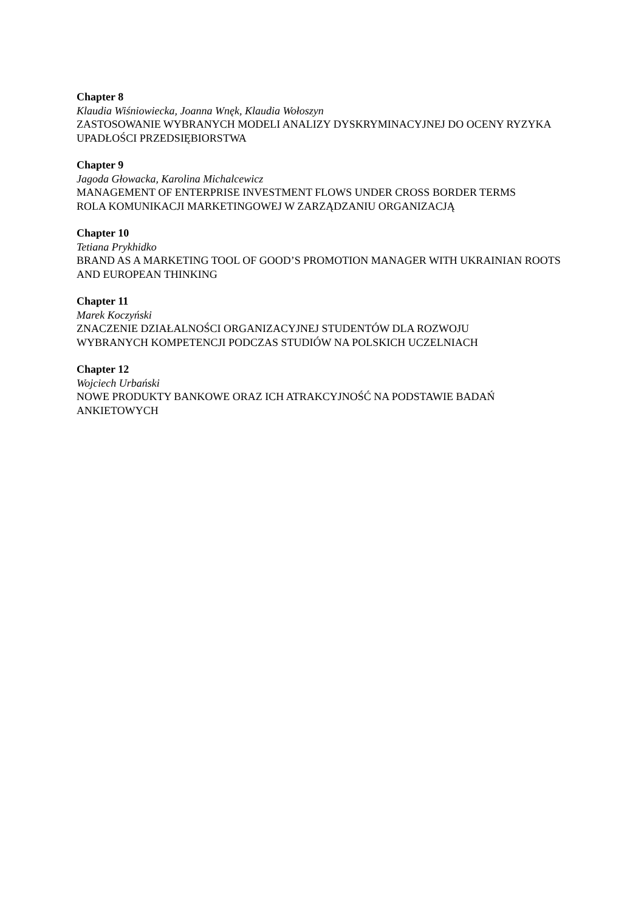Chapter 8
Klaudia Wiśniowiecka, Joanna Wnęk, Klaudia Wołoszyn
ZASTOSOWANIE WYBRANYCH MODELI ANALIZY DYSKRYMINACYJNEJ DO OCENY RYZYKA UPADŁOŚCI PRZEDSIĘBIORSTWA
Chapter 9
Jagoda Głowacka, Karolina Michalcewicz
MANAGEMENT OF ENTERPRISE INVESTMENT FLOWS UNDER CROSS BORDER TERMS
ROLA KOMUNIKACJI MARKETINGOWEJ W ZARZĄDZANIU ORGANIZACJĄ
Chapter 10
Tetiana Prykhidko
BRAND AS A MARKETING TOOL OF GOOD’S PROMOTION MANAGER WITH UKRAINIAN ROOTS AND EUROPEAN THINKING
Chapter 11
Marek Koczyński
ZNACZENIE DZIAŁALNOŚCI ORGANIZACYJNEJ STUDENTÓW DLA ROZWOJU
WYBRANYCH KOMPETENCJI PODCZAS STUDIÓW NA POLSKICH UCZELNIACH
Chapter 12
Wojciech Urbański
NOWE PRODUKTY BANKOWE ORAZ ICH ATRAKCYJNOŚĆ NA PODSTAWIE BADAŃ
ANKIETOWYCH